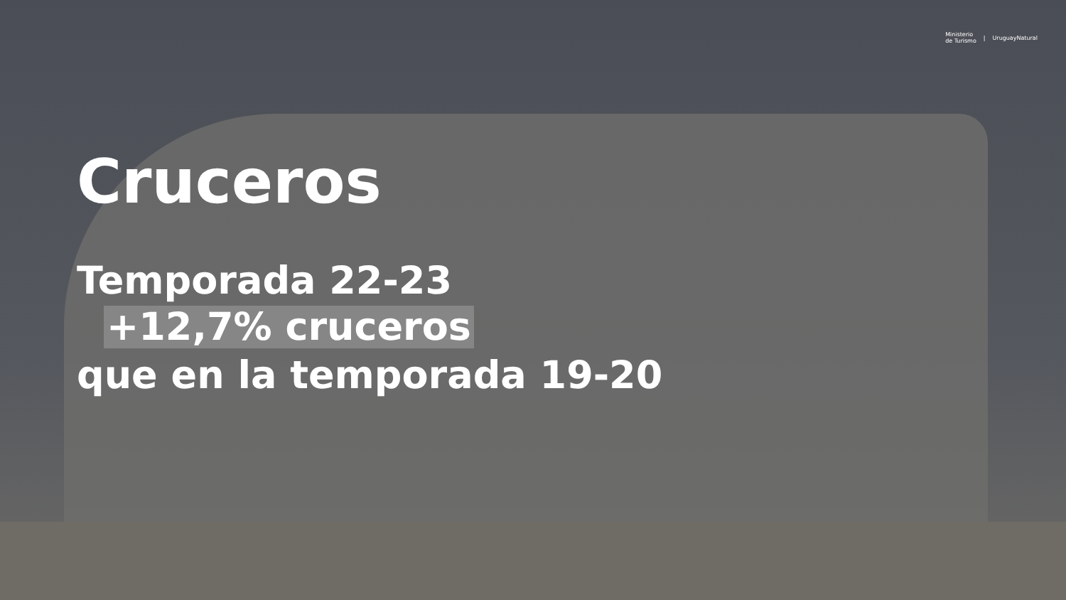Ministerio
de Turismo | UruguayNatural
Cruceros
Temporada 22-23
+12,7% cruceros
que en la temporada 19-20